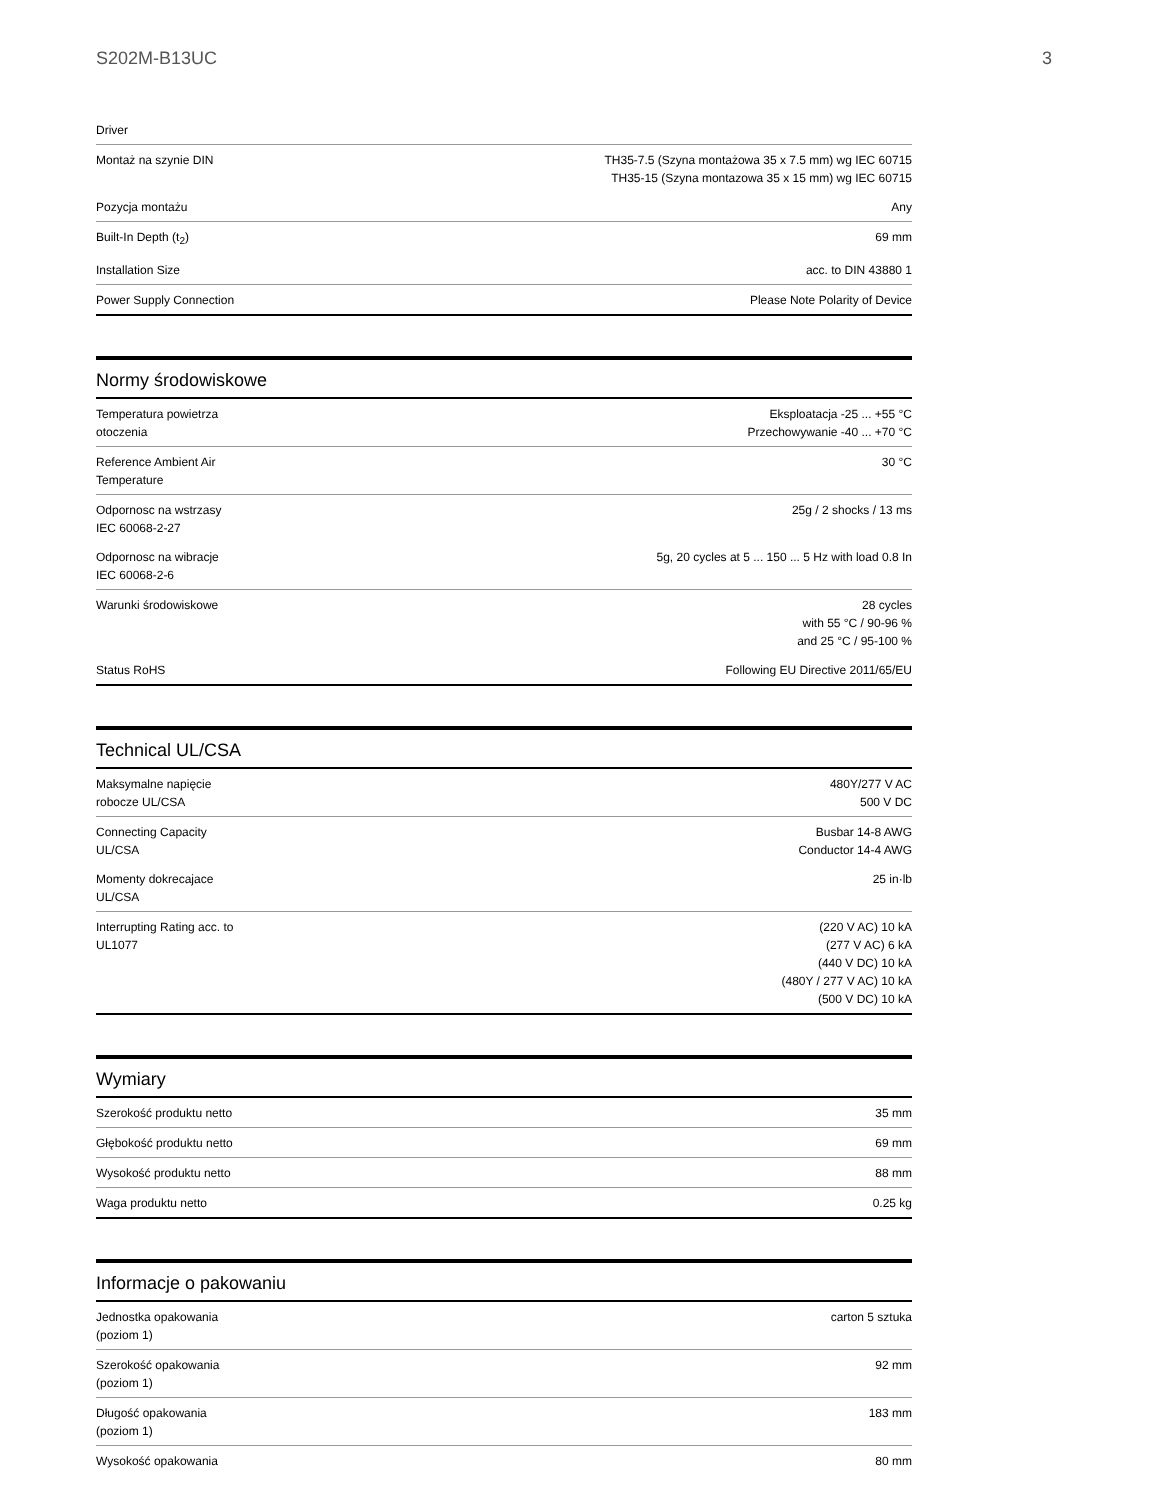S202M-B13UC 3
| Driver | |
| Montaż na szynie DIN | TH35-7.5 (Szyna montażowa 35 x 7.5 mm) wg IEC 60715 TH35-15 (Szyna montazowa 35 x 15 mm) wg IEC 60715 |
| Pozycja montażu | Any |
| Built-In Depth (t<sub>2</sub>) | 69 mm |
| Installation Size | acc. to DIN 43880 1 |
| Power Supply Connection | Please Note Polarity of Device |
Normy środowiskowe
| Temperatura powietrza otoczenia | Eksploatacja -25 ... +55 °C Przechowywanie -40 ... +70 °C |
| Reference Ambient Air Temperature | 30 °C |
| Odpornosc na wstrzasy IEC 60068-2-27 | 25g / 2 shocks / 13 ms |
| Odpornosc na wibracje IEC 60068-2-6 | 5g, 20 cycles at 5 ... 150 ... 5 Hz with load 0.8 In |
| Warunki środowiskowe | 28 cycles with 55 °C / 90-96 % and 25 °C / 95-100 % |
| Status RoHS | Following EU Directive 2011/65/EU |
Technical UL/CSA
| Maksymalne napięcie robocze UL/CSA | 480Y/277 V AC 500 V DC |
| Connecting Capacity UL/CSA | Busbar 14-8 AWG Conductor 14-4 AWG |
| Momenty dokrecajace UL/CSA | 25 in·lb |
| Interrupting Rating acc. to UL1077 | (220 V AC) 10 kA (277 V AC) 6 kA (440 V DC) 10 kA (480Y / 277 V AC) 10 kA (500 V DC) 10 kA |
Wymiary
| Szerokość produktu netto | 35 mm |
| Głębokość produktu netto | 69 mm |
| Wysokość produktu netto | 88 mm |
| Waga produktu netto | 0.25 kg |
Informacje o pakowaniu
| Jednostka opakowania (poziom 1) | carton 5 sztuka |
| Szerokość opakowania (poziom 1) | 92 mm |
| Długość opakowania (poziom 1) | 183 mm |
| Wysokość opakowania | 80 mm |